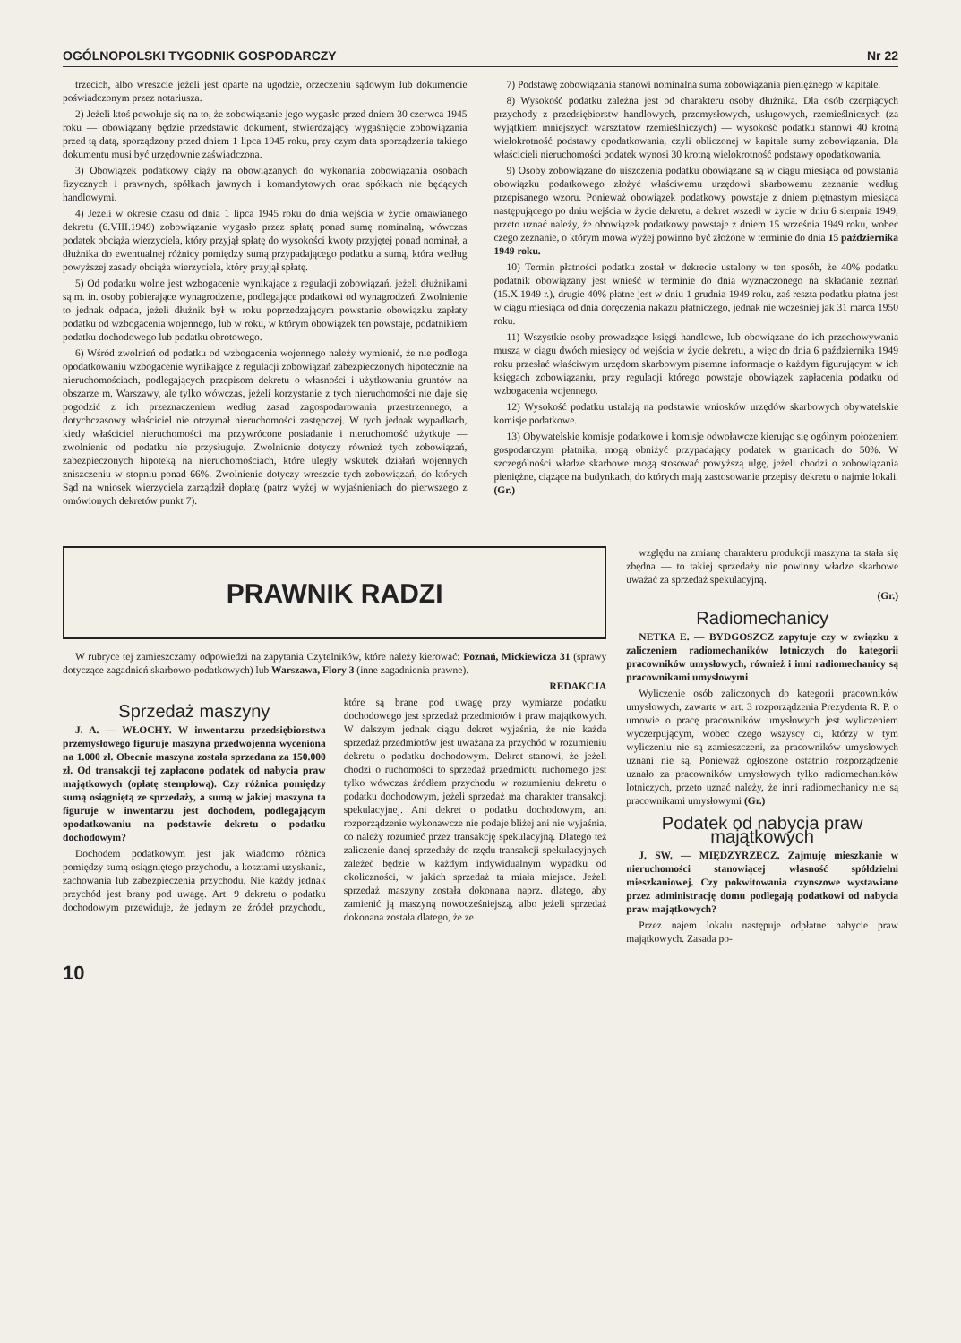OGÓLNOPOLSKI TYGODNIK GOSPODARCZY Nr 22
trzecich, albo wreszcie jeżeli jest oparte na ugodzie, orzeczeniu sądowym lub dokumencie poświadczonym przez notariusza.
2) Jeżeli ktoś powołuje się na to, że zobowiązanie jego wygasło przed dniem 30 czerwca 1945 roku — obowiązany będzie przedstawić dokument, stwierdzający wygaśnięcie zobowiązania przed tą datą, sporządzony przed dniem 1 lipca 1945 roku, przy czym data sporządzenia takiego dokumentu musi być urzędownie zaświadczona.
3) Obowiązek podatkowy ciąży na obowiązanych do wykonania zobowiązania osobach fizycznych i prawnych, spółkach jawnych i komandytowych oraz spółkach nie będących handlowymi.
4) Jeżeli w okresie czasu od dnia 1 lipca 1945 roku do dnia wejścia w życie omawianego dekretu (6.VIII.1949) zobowiązanie wygasło przez spłatę ponad sumę nominalną, wówczas podatek obciąża wierzyciela, który przyjął spłatę do wysokości kwoty przyjętej ponad nominał, a dłużnika do ewentualnej różnicy pomiędzy sumą przypadającego podatku a sumą, która według powyższej zasady obciąża wierzyciela, który przyjął spłatę.
5) Od podatku wolne jest wzbogacenie wynikające z regulacji zobowiązań, jeżeli dłużnikami są m. in. osoby pobierające wynagrodzenie, podlegające podatkowi od wynagrodzeń. Zwolnienie to jednak odpada, jeżeli dłużnik był w roku poprzedzającym powstanie obowiązku zapłaty podatku od wzbogacenia wojennego, lub w roku, w którym obowiązek ten powstaje, podatnikiem podatku dochodowego lub podatku obrotowego.
6) Wśród zwolnień od podatku od wzbogacenia wojennego należy wymienić, że nie podlega opodatkowaniu wzbogacenie wynikające z regulacji zobowiązań zabezpieczonych hipotecznie na nieruchomościach, podlegających przepisom dekretu o własności i użytkowaniu gruntów na obszarze m. Warszawy, ale tylko wówczas, jeżeli korzystanie z tych nieruchomości nie daje się pogodzić z ich przeznaczeniem według zasad zagospodarowania przestrzennego, a dotychczasowy właściciel nie otrzymał nieruchomości zastępczej. W tych jednak wypadkach, kiedy właściciel nieruchomości ma przywrócone posiadanie i nieruchomość użytkuje — zwolnienie od podatku nie przysługuje. Zwolnienie dotyczy również tych zobowiązań, zabezpieczonych hipoteką na nieruchomościach, które uległy wskutek działań wojennych zniszczeniu w stopniu ponad 66%. Zwolnienie dotyczy wreszcie tych zobowiązań, do których Sąd na wniosek wierzyciela zarządził dopłatę (patrz wyżej w wyjaśnieniach do pierwszego z omówionych dekretów punkt 7).
7) Podstawę zobowiązania stanowi nominalna suma zobowiązania pieniężnego w kapitale.
8) Wysokość podatku zależna jest od charakteru osoby dłużnika. Dla osób czerpiących przychody z przedsiębiorstw handlowych, przemysłowych, usługowych, rzemieślniczych (za wyjątkiem mniejszych warsztatów rzemieślniczych) — wysokość podatku stanowi 40 krotną wielokrotność podstawy opodatkowania, czyli obliczonej w kapitale sumy zobowiązania. Dla właścicieli nieruchomości podatek wynosi 30 krotną wielokrotność podstawy opodatkowania.
9) Osoby zobowiązane do uiszczenia podatku obowiązane są w ciągu miesiąca od powstania obowiązku podatkowego złożyć właściwemu urzędowi skarbowemu zeznanie według przepisanego wzoru. Ponieważ obowiązek podatkowy powstaje z dniem piętnastym miesiąca następującego po dniu wejścia w życie dekretu, a dekret wszedł w życie w dniu 6 sierpnia 1949, przeto uznać należy, że obowiązek podatkowy powstaje z dniem 15 września 1949 roku, wobec czego zeznanie, o którym mowa wyżej powinno być złożone w terminie do dnia 15 października 1949 roku.
10) Termin płatności podatku został w dekrecie ustalony w ten sposób, że 40% podatku podatnik obowiązany jest wnieść w terminie do dnia wyznaczonego na składanie zeznań (15.X.1949 r.), drugie 40% płatne jest w dniu 1 grudnia 1949 roku, zaś reszta podatku płatna jest w ciągu miesiąca od dnia doręczenia nakazu płatniczego, jednak nie wcześniej jak 31 marca 1950 roku.
11) Wszystkie osoby prowadzące księgi handlowe, lub obowiązane do ich przechowywania muszą w ciągu dwóch miesięcy od wejścia w życie dekretu, a więc do dnia 6 października 1949 roku przesłać właściwym urzędom skarbowym pisemne informacje o każdym figurującym w ich księgach zobowiązaniu, przy regulacji którego powstaje obowiązek zapłacenia podatku od wzbogacenia wojennego.
12) Wysokość podatku ustalają na podstawie wniosków urzędów skarbowych obywatelskie komisje podatkowe.
13) Obywatelskie komisje podatkowe i komisje odwoławcze kierując się ogólnym położeniem gospodarczym płatnika, mogą obniżyć przypadający podatek w granicach do 50%. W szczególności władze skarbowe mogą stosować powyższą ulgę, jeżeli chodzi o zobowiązania pieniężne, ciążące na budynkach, do których mają zastosowanie przepisy dekretu o najmie lokali. (Gr.)
PRAWNIK RADZI
W rubryce tej zamieszczamy odpowiedzi na zapytania Czytelników, które należy kierować: Poznań, Mickiewicza 31 (sprawy dotyczące zagadnień skarbowo-podatkowych) lub Warszawa, Flory 3 (inne zagadnienia prawne).
REDAKCJA
Sprzedaż maszyny
J. A. — WŁOCHY. W inwentarzu przedsiębiorstwa przemysłowego figuruje maszyna przedwojenna wyceniona na 1.000 zł. Obecnie maszyna została sprzedana za 150.000 zł. Od transakcji tej zapłacono podatek od nabycia praw majątkowych (opłatę stemplową). Czy różnica pomiędzy sumą osiągniętą ze sprzedaży, a sumą w jakiej maszyna ta figuruje w inwentarzu jest dochodem, podlegającym opodatkowaniu na podstawie dekretu o podatku dochodowym?
Dochodem podatkowym jest jak wiadomo różnica pomiędzy sumą osiągniętego przychodu, a kosztami uzyskania, zachowania lub zabezpieczenia przychodu. Nie każdy jednak przychód jest brany pod uwagę. Art. 9 dekretu o podatku dochodowym przewiduje, że jednym ze źródeł przychodu, które są brane pod uwagę przy wymiarze podatku dochodowego jest sprzedaż przedmiotów i praw majątkowych. W dalszym jednak ciągu dekret wyjaśnia, że nie każda sprzedaż przedmiotów jest uważana za przychód w rozumieniu dekretu o podatku dochodowym. Dekret stanowi, że jeżeli chodzi o ruchomości to sprzedaż przedmiotu ruchomego jest tylko wówczas źródłem przychodu w rozumieniu dekretu o podatku dochodowym, jeżeli sprzedaż ma charakter transakcji spekulacyjnej. Ani dekret o podatku dochodowym, ani rozporządzenie wykonawcze nie podaje bliżej ani nie wyjaśnia, co należy rozumieć przez transakcję spekulacyjną. Dlatego też zaliczenie danej sprzedaży do rzędu transakcji spekulacyjnych zależeć będzie w każdym indywidualnym wypadku od okoliczności, w jakich sprzedaż ta miała miejsce. Jeżeli sprzedaż maszyny została dokonana naprz. dlatego, aby zamienić ją maszyną nowocześniejszą, albo jeżeli sprzedaż dokonana została dlatego, że ze
względu na zmianę charakteru produkcji maszyna ta stała się zbędna — to takiej sprzedaży nie powinny władze skarbowe uważać za sprzedaż spekulacyjną.
(Gr.)
Radiomechanicy
NETKA E. — BYDGOSZCZ zapytuje czy w związku z zaliczeniem radiomechaników lotniczych do kategorii pracowników umysłowych, również i inni radiomechanicy są pracownikami umysłowymi
Wyliczenie osób zaliczonych do kategorii pracowników umysłowych, zawarte w art. 3 rozporządzenia Prezydenta R. P. o umowie o pracę pracowników umysłowych jest wyliczeniem wyczerpującym, wobec czego wszyscy ci, którzy w tym wyliczeniu nie są zamieszczeni, za pracowników umysłowych uznani nie są. Ponieważ ogłoszone ostatnio rozporządzenie uznało za pracowników umysłowych tylko radiomechaników lotniczych, przeto uznać należy, że inni radiomechanicy nie są pracownikami umysłowymi (Gr.)
Podatek od nabycia praw majątkowych
J. SW. — MIĘDZYRZECZ. Zajmuję mieszkanie w nieruchomości stanowiącej własność spółdzielni mieszkaniowej. Czy pokwitowania czynszowe wystawiane przez administrację domu podlegają podatkowi od nabycia praw majątkowych?
Przez najem lokalu następuje odpłatne nabycie praw majątkowych. Zasada po-
10